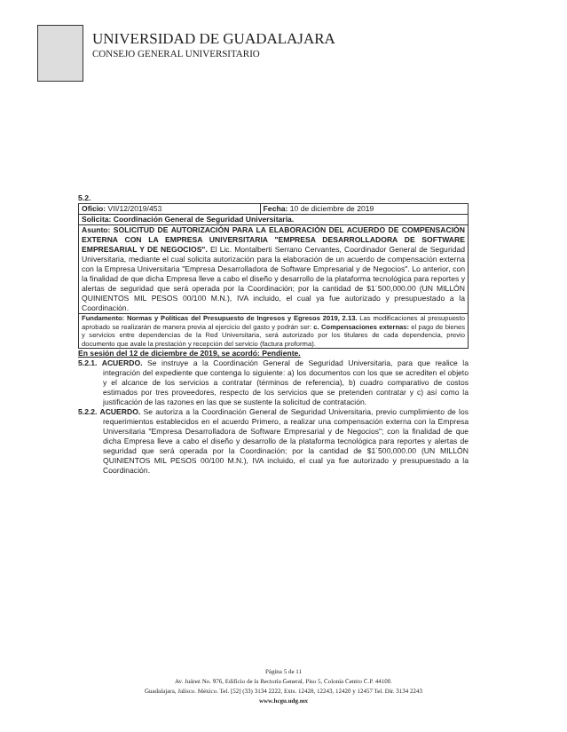UNIVERSIDAD DE GUADALAJARA
CONSEJO GENERAL UNIVERSITARIO
5.2.
| Oficio: VII/12/2019/453 | Fecha: 10 de diciembre de 2019 |
| Solicita: Coordinación General de Seguridad Universitaria. | |
| Asunto: SOLICITUD DE AUTORIZACIÓN PARA LA ELABORACIÓN DEL ACUERDO DE COMPENSACIÓN EXTERNA CON LA EMPRESA UNIVERSITARIA "EMPRESA DESARROLLADORA DE SOFTWARE EMPRESARIAL Y DE NEGOCIOS". El Lic. Montalberti Serrano Cervantes, Coordinador General de Seguridad Universitaria, mediante el cual solicita autorización para la elaboración de un acuerdo de compensación externa con la Empresa Universitaria "Empresa Desarrolladora de Software Empresarial y de Negocios". Lo anterior, con la finalidad de que dicha Empresa lleve a cabo el diseño y desarrollo de la plataforma tecnológica para reportes y alertas de seguridad que será operada por la Coordinación; por la cantidad de $1´500,000.00 (UN MILLÓN QUINIENTOS MIL PESOS 00/100 M.N.), IVA incluido, el cual ya fue autorizado y presupuestado a la Coordinación. | |
| Fundamento: Normas y Políticas del Presupuesto de Ingresos y Egresos 2019, 2.13. Las modificaciones al presupuesto aprobado se realizarán de manera previa al ejercicio del gasto y podrán ser: c. Compensaciones externas: el pago de bienes y servicios entre dependencias de la Red Universitaria, será autorizado por los titulares de cada dependencia, previo documento que avale la prestación y recepción del servicio (factura proforma). | |
En sesión del 12 de diciembre de 2019, se acordó: Pendiente.
5.2.1. ACUERDO. Se instruye a la Coordinación General de Seguridad Universitaria, para que realice la integración del expediente que contenga lo siguiente: a) los documentos con los que se acrediten el objeto y el alcance de los servicios a contratar (términos de referencia), b) cuadro comparativo de costos estimados por tres proveedores, respecto de los servicios que se pretenden contratar y c) así como la justificación de las razones en las que se sustente la solicitud de contratación.
5.2.2. ACUERDO. Se autoriza a la Coordinación General de Seguridad Universitaria, previo cumplimiento de los requerimientos establecidos en el acuerdo Primero, a realizar una compensación externa con la Empresa Universitaria "Empresa Desarrolladora de Software Empresarial y de Negocios"; con la finalidad de que dicha Empresa lleve a cabo el diseño y desarrollo de la plataforma tecnológica para reportes y alertas de seguridad que será operada por la Coordinación; por la cantidad de $1´500,000.00 (UN MILLÓN QUINIENTOS MIL PESOS 00/100 M.N.), IVA incluido, el cual ya fue autorizado y presupuestado a la Coordinación.
Página 5 de 11
Av. Juárez No. 976, Edificio de la Rectoría General, Piso 5, Colonia Centro C.P. 44100.
Guadalajara, Jalisco. México. Tel. [52] (33) 3134 2222, Exts. 12428, 12243, 12420 y 12457 Tel. Dir. 3134 2243
www.hcgu.udg.mx